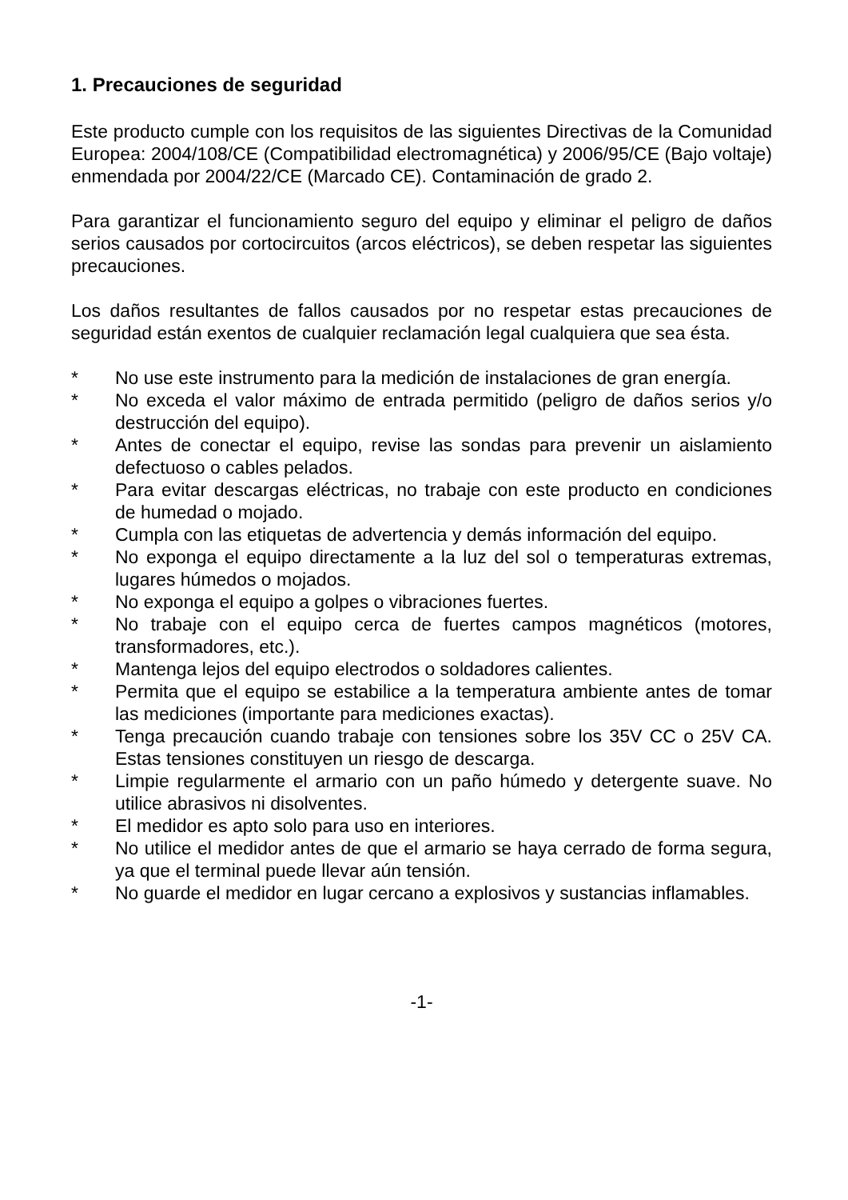1. Precauciones de seguridad
Este producto cumple con los requisitos de las siguientes Directivas de la Comunidad Europea: 2004/108/CE (Compatibilidad electromagnética) y 2006/95/CE (Bajo voltaje) enmendada por 2004/22/CE (Marcado CE). Contaminación de grado 2.
Para garantizar el funcionamiento seguro del equipo y eliminar el peligro de daños serios causados por cortocircuitos (arcos eléctricos), se deben respetar las siguientes precauciones.
Los daños resultantes de fallos causados por no respetar estas precauciones de seguridad están exentos de cualquier reclamación legal cualquiera que sea ésta.
* No use este instrumento para la medición de instalaciones de gran energía.
* No exceda el valor máximo de entrada permitido (peligro de daños serios y/o destrucción del equipo).
* Antes de conectar el equipo, revise las sondas para prevenir un aislamiento defectuoso o cables pelados.
* Para evitar descargas eléctricas, no trabaje con este producto en condiciones de humedad o mojado.
* Cumpla con las etiquetas de advertencia y demás información del equipo.
* No exponga el equipo directamente a la luz del sol o temperaturas extremas, lugares húmedos o mojados.
* No exponga el equipo a golpes o vibraciones fuertes.
* No trabaje con el equipo cerca de fuertes campos magnéticos (motores, transformadores, etc.).
* Mantenga lejos del equipo electrodos o soldadores calientes.
* Permita que el equipo se estabilice a la temperatura ambiente antes de tomar las mediciones (importante para mediciones exactas).
* Tenga precaución cuando trabaje con tensiones sobre los 35V CC o 25V CA. Estas tensiones constituyen un riesgo de descarga.
* Limpie regularmente el armario con un paño húmedo y detergente suave. No utilice abrasivos ni disolventes.
* El medidor es apto solo para uso en interiores.
* No utilice el medidor antes de que el armario se haya cerrado de forma segura, ya que el terminal puede llevar aún tensión.
* No guarde el medidor en lugar cercano a explosivos y sustancias inflamables.
-1-